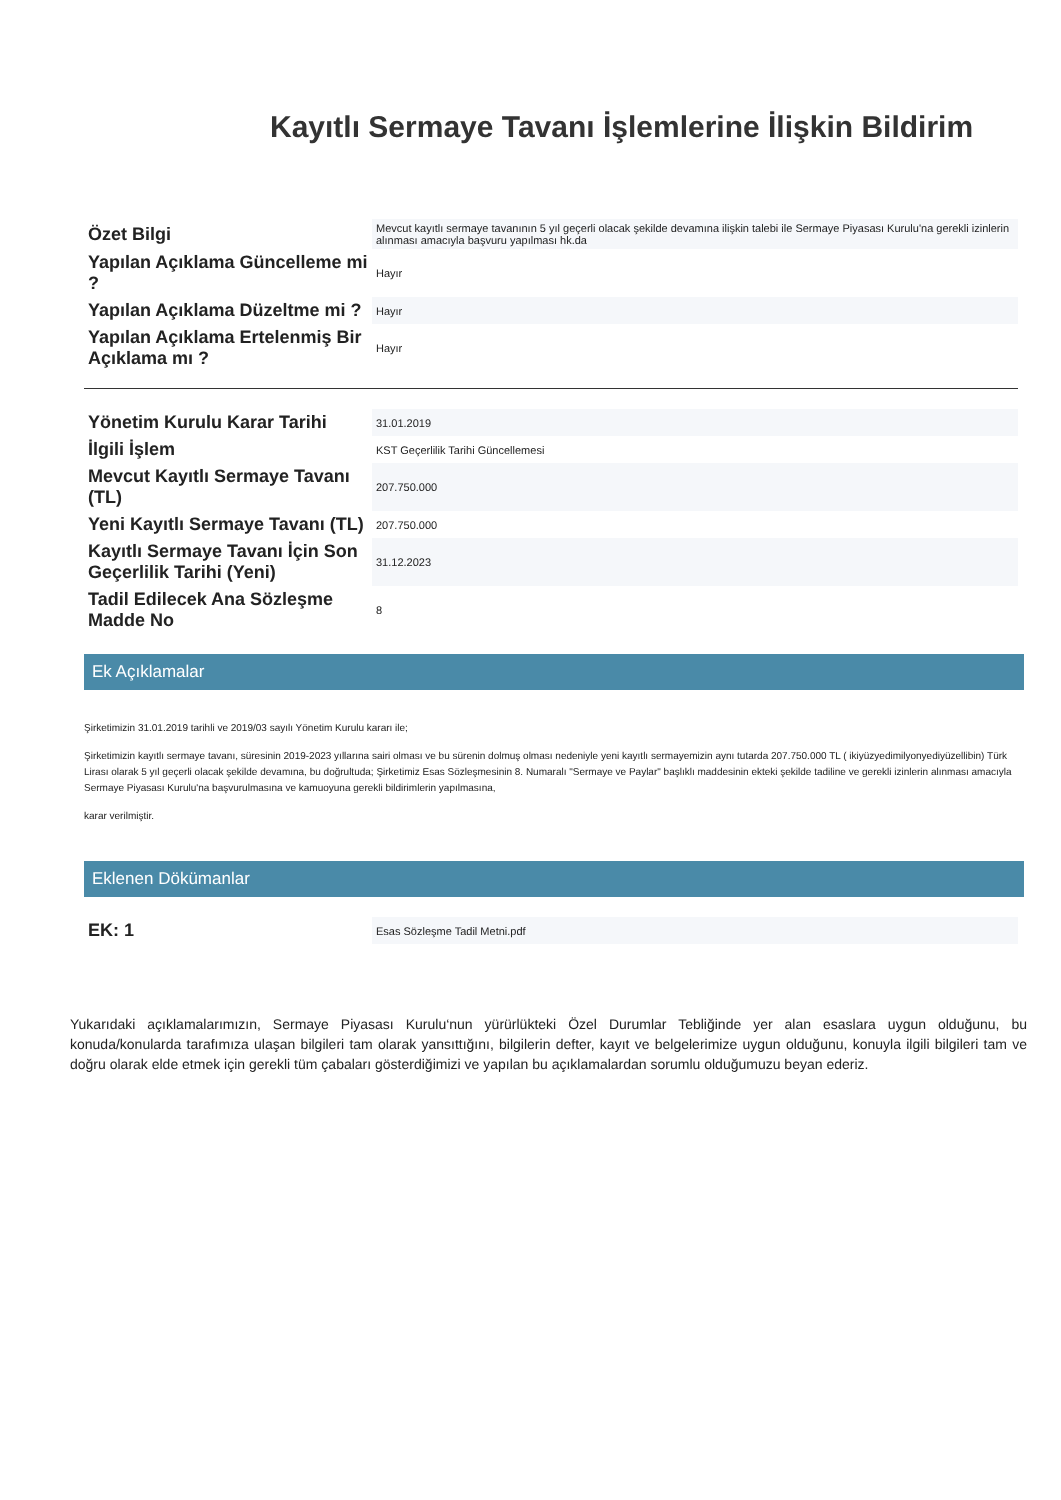Kayıtlı Sermaye Tavanı İşlemlerine İlişkin Bildirim
| Özet Bilgi | Mevcut kayıtlı sermaye tavanının 5 yıl geçerli olacak şekilde devamına ilişkin talebi ile Sermaye Piyasası Kurulu'na gerekli izinlerin alınması amacıyla başvuru yapılması hk.da |
| Yapılan Açıklama Güncelleme mi ? | Hayır |
| Yapılan Açıklama Düzeltme mi ? | Hayır |
| Yapılan Açıklama Ertelenmiş Bir Açıklama mı ? | Hayır |
| Yönetim Kurulu Karar Tarihi | 31.01.2019 |
| İlgili İşlem | KST Geçerlilik Tarihi Güncellemesi |
| Mevcut Kayıtlı Sermaye Tavanı (TL) | 207.750.000 |
| Yeni Kayıtlı Sermaye Tavanı (TL) | 207.750.000 |
| Kayıtlı Sermaye Tavanı İçin Son Geçerlilik Tarihi (Yeni) | 31.12.2023 |
| Tadil Edilecek Ana Sözleşme Madde No | 8 |
Ek Açıklamalar
Şirketimizin 31.01.2019 tarihli ve 2019/03 sayılı Yönetim Kurulu kararı ile;
Şirketimizin kayıtlı sermaye tavanı, süresinin 2019-2023 yıllarına sairi olması ve bu sürenin dolmuş olması nedeniyle yeni kayıtlı sermayemizin aynı tutarda 207.750.000 TL ( ikiyüzyedimilyonyediyüzellibin) Türk Lirası olarak 5 yıl geçerli olacak şekilde devamına, bu doğrultuda; Şirketimiz Esas Sözleşmesinin 8. Numaralı "Sermaye ve Paylar" başlıklı maddesinin ekteki şekilde tadiline ve gerekli izinlerin alınması amacıyla Sermaye Piyasası Kurulu'na başvurulmasına ve kamuoyuna gerekli bildirimlerin yapılmasına,
karar verilmiştir.
Eklenen Dökümanlar
| EK: 1 | Esas Sözleşme Tadil Metni.pdf |
Yukarıdaki açıklamalarımızın, Sermaye Piyasası Kurulu‘nun yürürlükteki Özel Durumlar Tebliğinde yer alan esaslara uygun olduğunu, bu konuda/konularda tarafımıza ulaşan bilgileri tam olarak yansıttığını, bilgilerin defter, kayıt ve belgelerimize uygun olduğunu, konuyla ilgili bilgileri tam ve doğru olarak elde etmek için gerekli tüm çabaları gösterdiğimizi ve yapılan bu açıklamalardan sorumlu olduğumuzu beyan ederiz.